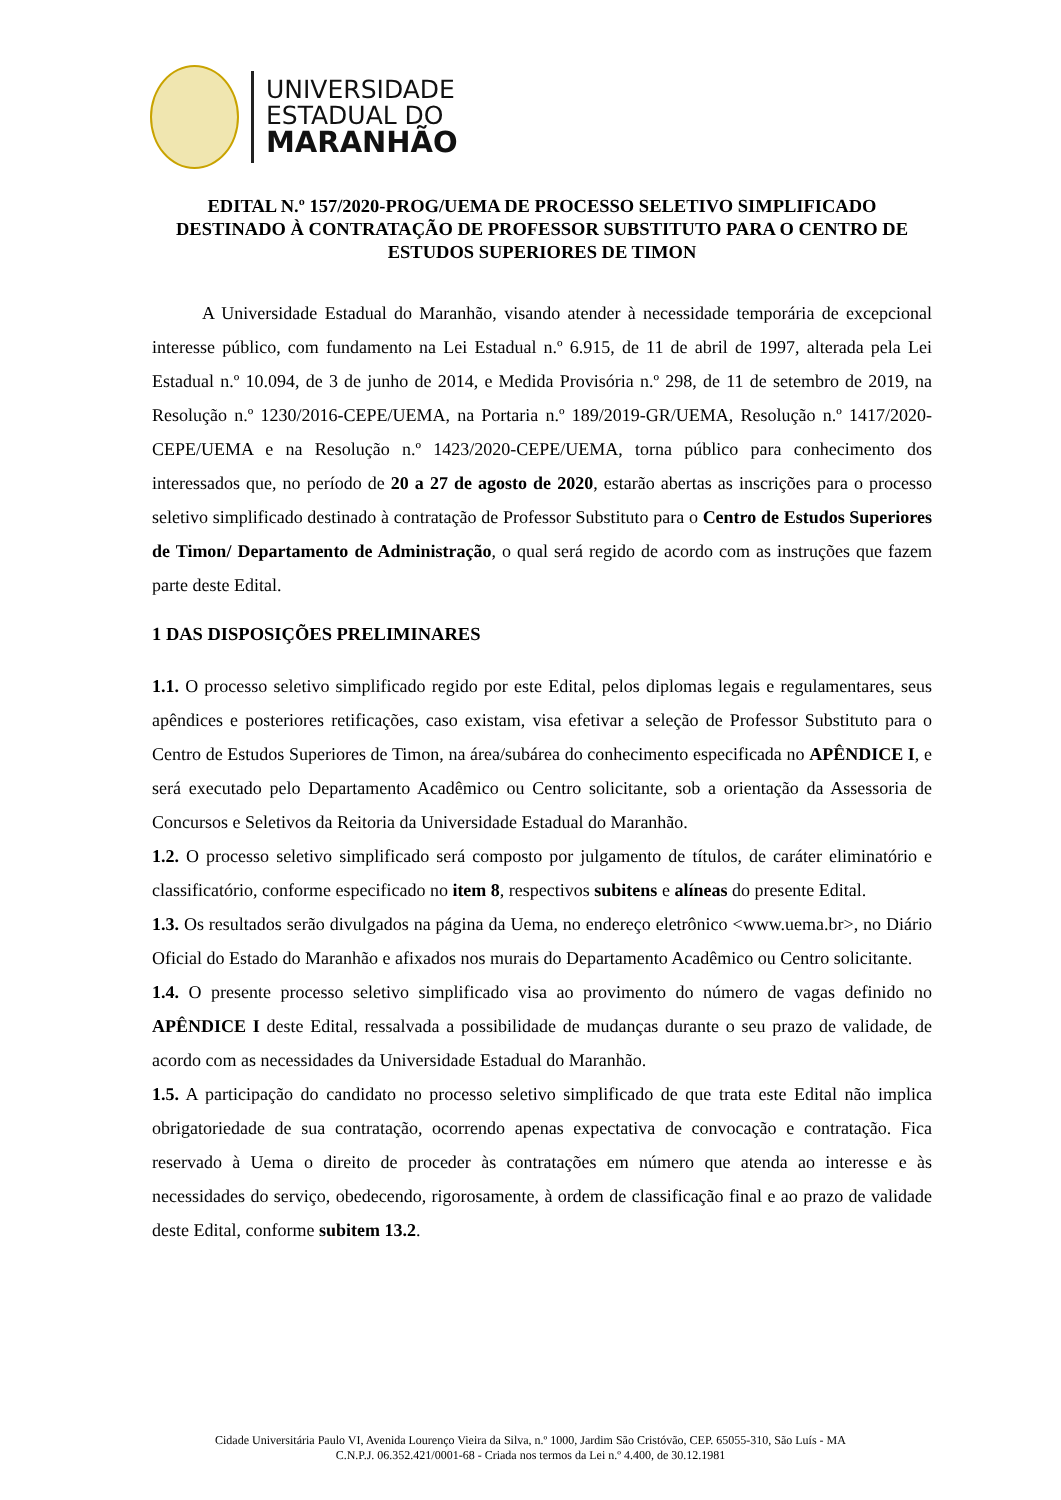UNIVERSIDADE
ESTADUAL DO
MARANHÃO
EDITAL N.º 157/2020-PROG/UEMA DE PROCESSO SELETIVO SIMPLIFICADO DESTINADO À CONTRATAÇÃO DE PROFESSOR SUBSTITUTO PARA O CENTRO DE ESTUDOS SUPERIORES DE TIMON
A Universidade Estadual do Maranhão, visando atender à necessidade temporária de excepcional interesse público, com fundamento na Lei Estadual n.º 6.915, de 11 de abril de 1997, alterada pela Lei Estadual n.º 10.094, de 3 de junho de 2014, e Medida Provisória n.º 298, de 11 de setembro de 2019, na Resolução n.º 1230/2016-CEPE/UEMA, na Portaria n.º 189/2019-GR/UEMA, Resolução n.º 1417/2020-CEPE/UEMA e na Resolução n.º 1423/2020-CEPE/UEMA, torna público para conhecimento dos interessados que, no período de 20 a 27 de agosto de 2020, estarão abertas as inscrições para o processo seletivo simplificado destinado à contratação de Professor Substituto para o Centro de Estudos Superiores de Timon/ Departamento de Administração, o qual será regido de acordo com as instruções que fazem parte deste Edital.
1 DAS DISPOSIÇÕES PRELIMINARES
1.1. O processo seletivo simplificado regido por este Edital, pelos diplomas legais e regulamentares, seus apêndices e posteriores retificações, caso existam, visa efetivar a seleção de Professor Substituto para o Centro de Estudos Superiores de Timon, na área/subárea do conhecimento especificada no APÊNDICE I, e será executado pelo Departamento Acadêmico ou Centro solicitante, sob a orientação da Assessoria de Concursos e Seletivos da Reitoria da Universidade Estadual do Maranhão.
1.2. O processo seletivo simplificado será composto por julgamento de títulos, de caráter eliminatório e classificatório, conforme especificado no item 8, respectivos subitens e alíneas do presente Edital.
1.3. Os resultados serão divulgados na página da Uema, no endereço eletrônico <www.uema.br>, no Diário Oficial do Estado do Maranhão e afixados nos murais do Departamento Acadêmico ou Centro solicitante.
1.4. O presente processo seletivo simplificado visa ao provimento do número de vagas definido no APÊNDICE I deste Edital, ressalvada a possibilidade de mudanças durante o seu prazo de validade, de acordo com as necessidades da Universidade Estadual do Maranhão.
1.5. A participação do candidato no processo seletivo simplificado de que trata este Edital não implica obrigatoriedade de sua contratação, ocorrendo apenas expectativa de convocação e contratação. Fica reservado à Uema o direito de proceder às contratações em número que atenda ao interesse e às necessidades do serviço, obedecendo, rigorosamente, à ordem de classificação final e ao prazo de validade deste Edital, conforme subitem 13.2.
Cidade Universitária Paulo VI, Avenida Lourenço Vieira da Silva, n.º 1000, Jardim São Cristóvão, CEP. 65055-310, São Luís - MA
C.N.P.J. 06.352.421/0001-68 - Criada nos termos da Lei n.º 4.400, de 30.12.1981